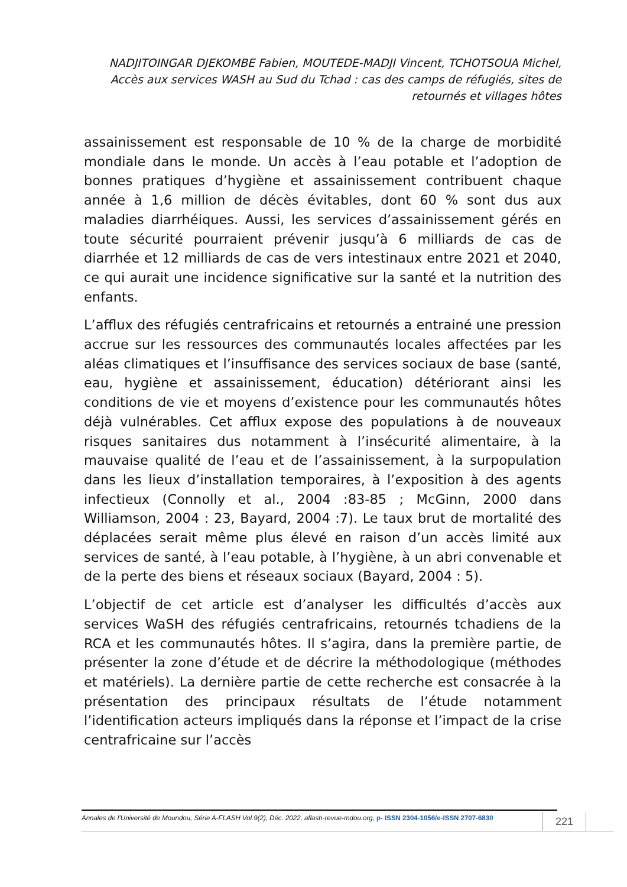NADJITOINGAR DJEKOMBE Fabien, MOUTEDE-MADJI Vincent, TCHOTSOUA Michel, Accès aux services WASH au Sud du Tchad : cas des camps de réfugiés, sites de retournés et villages hôtes
assainissement est responsable de 10 % de la charge de morbidité mondiale dans le monde. Un accès à l’eau potable et l’adoption de bonnes pratiques d’hygiène et assainissement contribuent chaque année à 1,6 million de décès évitables, dont 60 % sont dus aux maladies diarrhéiques. Aussi, les services d’assainissement gérés en toute sécurité pourraient prévenir jusqu’à 6 milliards de cas de diarrhée et 12 milliards de cas de vers intestinaux entre 2021 et 2040, ce qui aurait une incidence significative sur la santé et la nutrition des enfants.
L’afflux des réfugiés centrafricains et retournés a entrainé une pression accrue sur les ressources des communautés locales affectées par les aléas climatiques et l’insuffisance des services sociaux de base (santé, eau, hygiène et assainissement, éducation) détériorant ainsi les conditions de vie et moyens d’existence pour les communautés hôtes déjà vulnérables. Cet afflux expose des populations à de nouveaux risques sanitaires dus notamment à l’insécurité alimentaire, à la mauvaise qualité de l’eau et de l’assainissement, à la surpopulation dans les lieux d’installation temporaires, à l’exposition à des agents infectieux (Connolly et al., 2004 :83-85 ; McGinn, 2000 dans Williamson, 2004 : 23, Bayard, 2004 :7). Le taux brut de mortalité des déplacées serait même plus élevé en raison d’un accès limité aux services de santé, à l’eau potable, à l’hygiène, à un abri convenable et de la perte des biens et réseaux sociaux (Bayard, 2004 : 5).
L’objectif de cet article est d’analyser les difficultés d’accès aux services WaSH des réfugiés centrafricains, retournés tchadiens de la RCA et les communautés hôtes. Il s’agira, dans la première partie, de présenter la zone d’étude et de décrire la méthodologique (méthodes et matériels). La dernière partie de cette recherche est consacrée à la présentation des principaux résultats de l’étude notamment l’identification acteurs impliqués dans la réponse et l’impact de la crise centrafricaine sur l’accès
Annales de l’Université de Moundou, Série A-FLASH Vol.9(2), Déc. 2022, aflash-revue-mdou.org, p- ISSN 2304-1056/e-ISSN 2707-6830
221